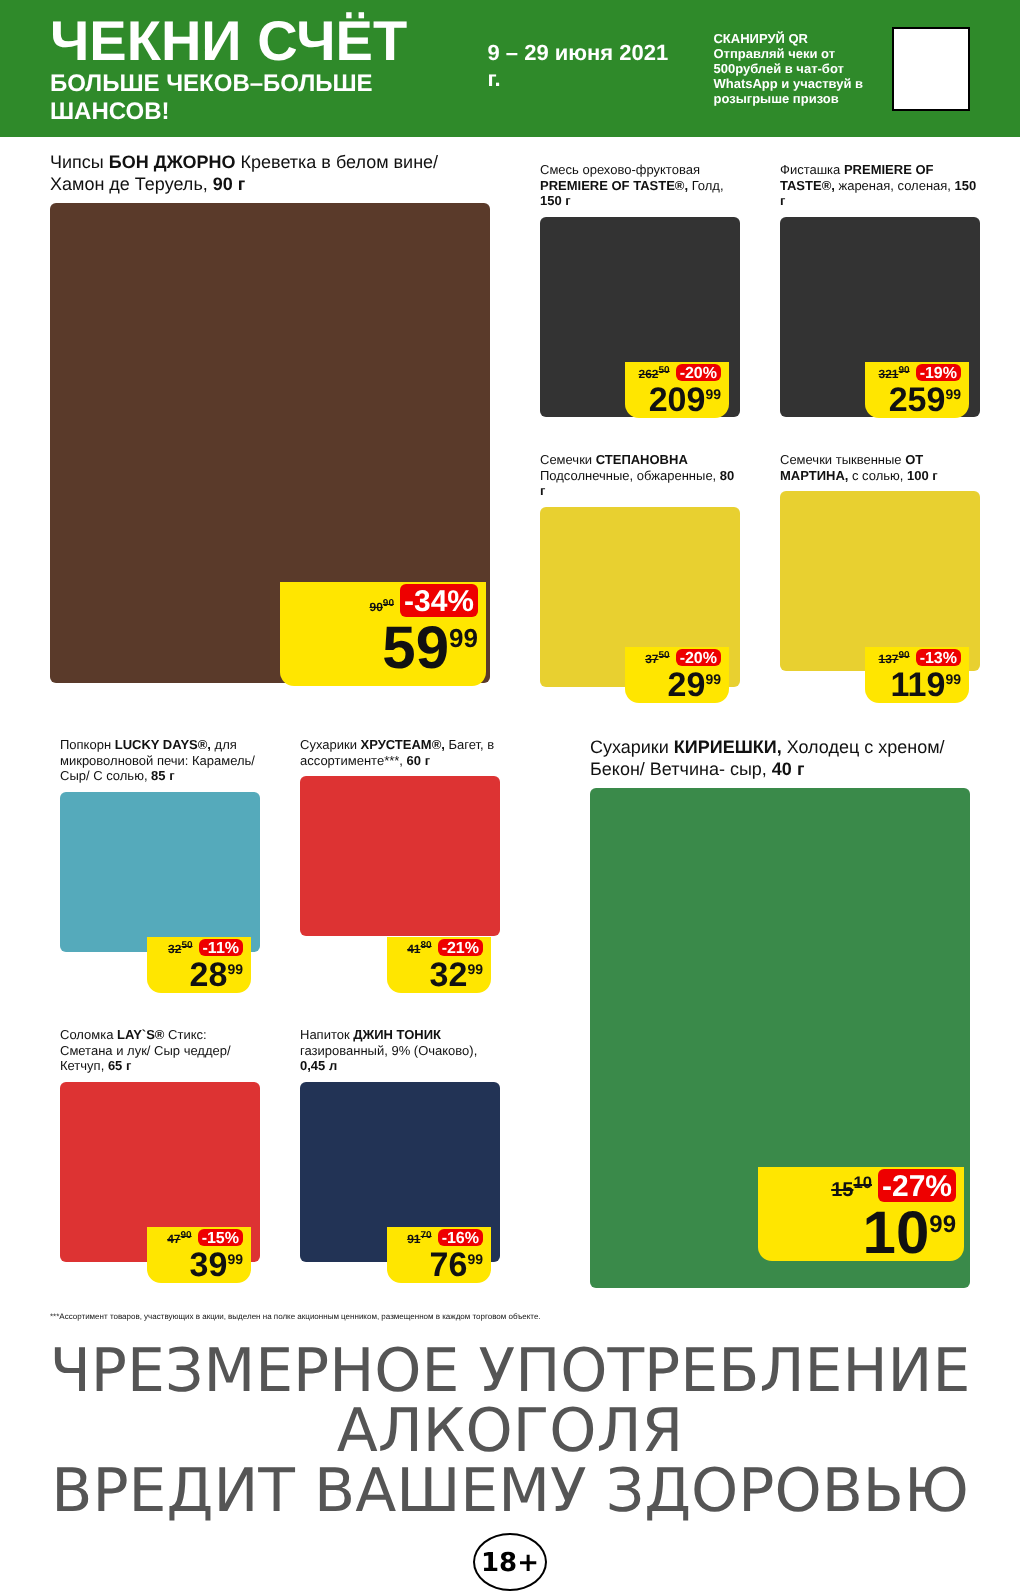ЧЕКНИ СЧЁТ
БОЛЬШЕ ЧЕКОВ–БОЛЬШЕ ШАНСОВ!
9 – 29 июня 2021 г.
СКАНИРУЙ QR
Отправляй чеки от 500рублей в чат-бот WhatsApp и участвуй в розыгрыше призов
Чипсы БОН ДЖОРНО Креветка в белом вине/ Хамон де Теруель, 90 г
90<sup>90</sup> -34%
59<sup>99</sup>
Смесь орехово-фруктовая PREMIERE OF TASTE®, Голд, 150 г
262<sup>50</sup> -20%
209<sup>99</sup>
Фисташка PREMIERE OF TASTE®, жареная, соленая, 150 г
321<sup>90</sup> -19%
259<sup>99</sup>
Семечки СТЕПАНОВНА Подсолнечные, обжаренные, 80 г
37<sup>50</sup> -20%
29<sup>99</sup>
Семечки тыквенные ОТ МАРТИНА, с солью, 100 г
137<sup>90</sup> -13%
119<sup>99</sup>
Попкорн LUCKY DAYS®, для микроволновой печи: Карамель/ Сыр/ С солью, 85 г
32<sup>50</sup> -11%
28<sup>99</sup>
Сухарики ХРУСТЕАМ®, Багет, в ассортименте***, 60 г
41<sup>80</sup> -21%
32<sup>99</sup>
Сухарики КИРИЕШКИ, Холодец с хреном/ Бекон/ Ветчина- сыр, 40 г
15<sup>10</sup> -27%
10<sup>99</sup>
Соломка LAY`S® Стикс: Сметана и лук/ Сыр чеддер/ Кетчуп, 65 г
47<sup>90</sup> -15%
39<sup>99</sup>
Напиток ДЖИН ТОНИК газированный, 9% (Очаково), 0,45 л
91<sup>70</sup> -16%
76<sup>99</sup>
***Ассортимент товаров, участвующих в акции, выделен на полке акционным ценником, размещенном в каждом торговом объекте.
ЧРЕЗМЕРНОЕ УПОТРЕБЛЕНИЕ АЛКОГОЛЯ
ВРЕДИТ ВАШЕМУ ЗДОРОВЬЮ 18+